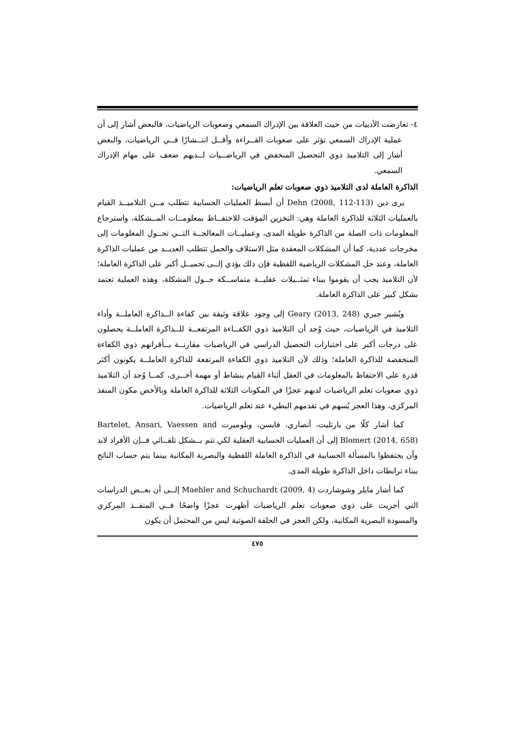٤- تعارضت الأدبيات من حيث العلاقة بين الإدراك السمعي وصعوبات الرياضيات، فالبعض أشار إلى أن عملية الإدراك السمعي تؤثر على صعوبات القــراءة وأقــل انتــشارًا فــي الرياضيات، والبعض أشار إلى التلاميذ ذوي التحصيل المنخفض في الرياضــيات لــديهم ضعف على مهام الإدراك السمعي.
الذاكرة العاملة لدى التلاميذ ذوي صعوبات تعلم الرياضيات:
يرى دين Dehn (2008, 112-113) أن أبسط العمليات الحسابية تتطلب مــن التلاميــذ القيام بالعمليات الثلاثة للذاكرة العاملة وهي: التخزين المؤقت للاحتفــاظ بمعلومــات المــشكلة، واسترجاع المعلومات ذات الصلة من الذاكرة طويلة المدى، وعمليــات المعالجــة التــي تحــول المعلومات إلى مخرجات عددية، كما أن المشكلات المعقدة مثل الاستلاف والحمل تتطلب العديــد من عمليات الذاكرة العاملة، وعند حل المشكلات الرياضية اللفظية فإن ذلك يؤدي إلــى تحميــل أكبر على الذاكرة العاملة؛ لأن التلاميذ يجب أن يقوموا ببناء تمثــيلات عقليــة متماســكة حــول المشكلة، وهذه العملية تعتمد بشكل كبير على الذاكرة العاملة.
ويُشير جيري Geary (2013, 248) إلى وجود علاقة وثيقة بين كفاءة الــذاكرة العاملــة وأداء التلاميذ في الرياضيات، حيث وُجد أن التلاميذ ذوي الكفــاءة المرتفعــة للــذاكرة العاملــة يحصلون على درجات أكبر على اختبارات التحصيل الدراسي في الرياضيات مقارنــة بــأقرانهم ذوي الكفاءة المنخفضة للذاكرة العاملة؛ وذلك لأن التلاميذ ذوي الكفاءة المرتفعة للذاكرة العاملــة يكونون أكثر قدرة على الاحتفاظ بالمعلومات في العقل أثناء القيام بنشاط أو مهمة أخــرى، كمــا وُجد أن التلاميذ ذوي صعوبات تعلم الرياضيات لديهم عجزًا في المكونات الثلاثة للذاكرة العاملة وبالأخص مكون المنفذ المركزي، وهذا العجز يُسهم في تقدمهم البطيء عند تعلم الرياضيات.
كما أشار كلًا من بارتليت، أنصاري، فايسن، وبلوميرت Bartelet, Ansari, Vaessen and Blomert (2014, 658) إلى أن العمليات الحسابية العقلية لكي تتم بــشكل تلقــائي فــإن الأفراد لابد وأن يحتفظوا بالمسألة الحسابية في الذاكرة العاملة اللفظية والبصرية المكانية بينما يتم حساب الناتج ببناء ترابطات داخل الذاكرة طويلة المدى.
كما أشار مايلر وشوشاردت Maehler and Schuchardt (2009, 4) إلــى أن بعــض الدراسات التي أجريت على ذوي صعوبات تعلم الرياضيات أظهرت عجزًا واضحًا فــي المنفــذ المركزي والمسودة البصرية المكانية، ولكن العجز في الحلقة الصوتية ليس من المحتمل أن يكون
٤٧٥